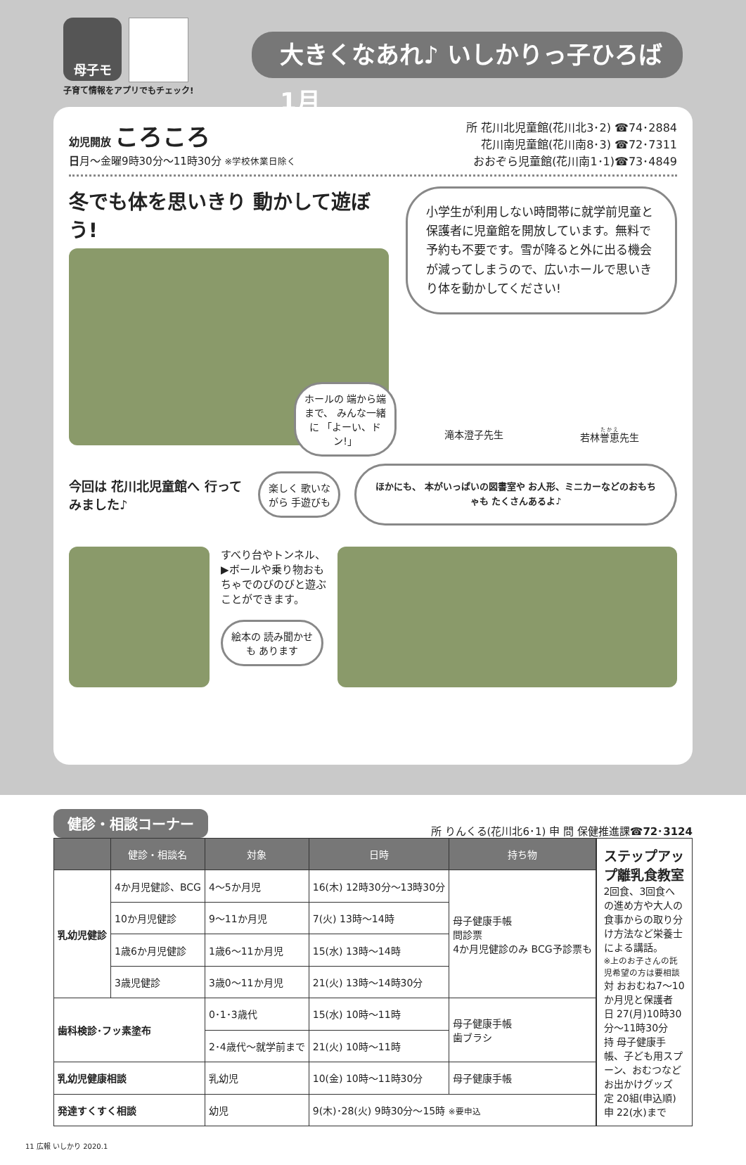母子モ
大きくなあれ♪ いしかりっ子ひろば 1月
子育て情報をアプリでもチェック!
幼児開放 ころころ
日月～金曜9時30分～11時30分 ※学校休業日除く
所 花川北児童館(花川北3･2) ☎74･2884
花川南児童館(花川南8･3) ☎72･7311
おおぞら児童館(花川南1･1)☎73･4849
冬でも体を思いきり 動かして遊ぼう!
ホールの 端から端まで、 みんな一緒に 「よーい、ドン!」
小学生が利用しない時間帯に就学前児童と保護者に児童館を開放しています。無料で予約も不要です。雪が降ると外に出る機会が減ってしまうので、広いホールで思いきり体を動かしてください!
滝本澄子先生 若林誉恵先生
今回は 花川北児童館へ 行ってみました♪
楽しく 歌いながら 手遊びも
ほかにも、 本がいっぱいの図書室や お人形、ミニカーなどのおもちゃも たくさんあるよ♪
すべり台やトンネル、▶ボールや乗り物おもちゃでのびのびと遊ぶことができます。
絵本の 読み聞かせも あります
健診・相談コーナー
所 りんくる(花川北6･1) 申 問 保健推進課☎72･3124
| | 健診・相談名 | 対象 | 日時 | 持ち物 |
| --- | --- | --- | --- | --- |
| 乳幼児健診 | 4か月児健診、BCG | 4～5か月児 | 16(木) 12時30分～13時30分 | 母子健康手帳 問診票 4か月児健診のみ BCG予診票も |
| | 10か月児健診 | 9～11か月児 | 7(火) 13時～14時 | |
| | 1歳6か月児健診 | 1歳6～11か月児 | 15(水) 13時～14時 | |
| | 3歳児健診 | 3歳0～11か月児 | 21(火) 13時～14時30分 | |
| 歯科検診･フッ素塗布 | | 0･1･3歳代 | 15(水) 10時～11時 | 母子健康手帳 歯ブラシ |
| | | 2･4歳代～就学前まで | 21(火) 10時～11時 | |
| 乳幼児健康相談 | | 乳幼児 | 10(金) 10時～11時30分 | 母子健康手帳 |
| 発達すくすく相談 | | 幼児 | 9(木)･28(火) 9時30分～15時 ※要申込 | |
ステップアップ離乳食教室
2回食、3回食への進め方や大人の食事からの取り分け方法など栄養士による講話。
※上のお子さんの託児希望の方は要相談
対 おおむね7～10か月児と保護者
日 27(月)10時30分～11時30分
持 母子健康手帳、子ども用スプーン、おむつなどお出かけグッズ
定 20組(申込順)
申 22(水)まで
11 広報 いしかり 2020.1